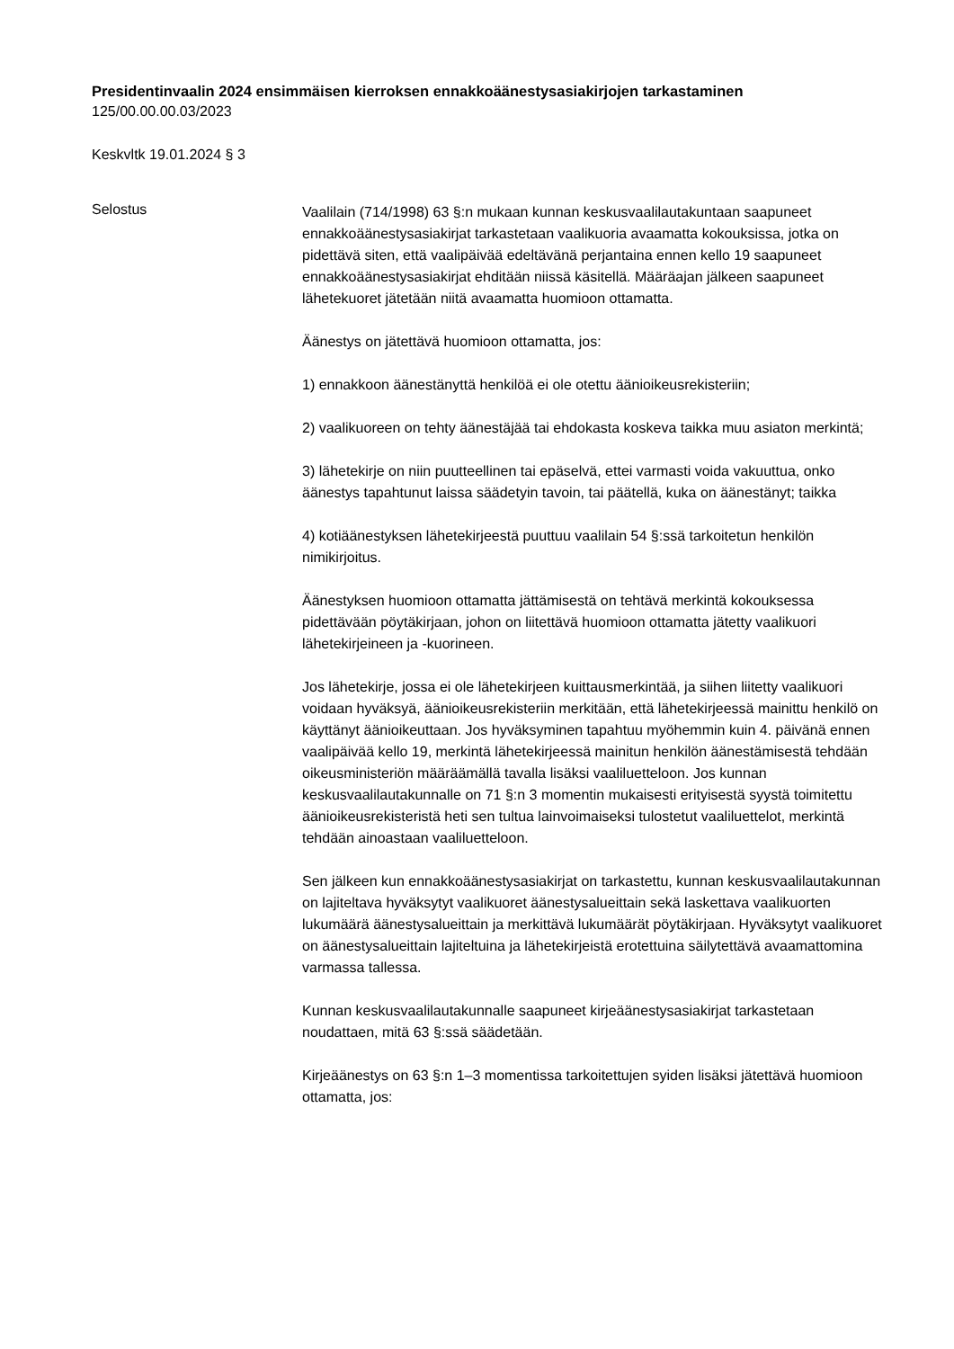Presidentinvaalin 2024 ensimmäisen kierroksen ennakkoäänestysasiakirjojen tarkastaminen
125/00.00.00.03/2023
Keskvltk 19.01.2024 § 3
Selostus
Vaalilain (714/1998) 63 §:n mukaan kunnan keskusvaalilautakuntaan saapuneet ennakkoäänestysasiakirjat tarkastetaan vaalikuoria avaamatta kokouksissa, jotka on pidettävä siten, että vaalipäivää edeltävänä perjantaina ennen kello 19 saapuneet ennakkoäänestysasiakirjat ehditään niissä käsitellä. Määräajan jälkeen saapuneet lähetekuoret jätetään niitä avaamatta huomioon ottamatta.
Äänestys on jätettävä huomioon ottamatta, jos:
1) ennakkoon äänestänyttä henkilöä ei ole otettu äänioikeusrekisteriin;
2) vaalikuoreen on tehty äänestäjää tai ehdokasta koskeva taikka muu asiaton merkintä;
3) lähetekirje on niin puutteellinen tai epäselvä, ettei varmasti voida vakuuttua, onko äänestys tapahtunut laissa säädetyin tavoin, tai päätellä, kuka on äänestänyt; taikka
4) kotiäänestyksen lähetekirjeestä puuttuu vaalilain 54 §:ssä tarkoitetun henkilön nimikirjoitus.
Äänestyksen huomioon ottamatta jättämisestä on tehtävä merkintä kokouksessa pidettävään pöytäkirjaan, johon on liitettävä huomioon ottamatta jätetty vaalikuori lähetekirjeineen ja -kuorineen.
Jos lähetekirje, jossa ei ole lähetekirjeen kuittausmerkintää, ja siihen liitetty vaalikuori voidaan hyväksyä, äänioikeusrekisteriin merkitään, että lähetekirjeessä mainittu henkilö on käyttänyt äänioikeuttaan. Jos hyväksyminen tapahtuu myöhemmin kuin 4. päivänä ennen vaalipäivää kello 19, merkintä lähetekirjeessä mainitun henkilön äänestämisestä tehdään oikeusministeriön määräämällä tavalla lisäksi vaaliluetteloon. Jos kunnan keskusvaalilautakunnalle on 71 §:n 3 momentin mukaisesti erityisestä syystä toimitettu äänioikeusrekisteristä heti sen tultua lainvoimaiseksi tulostetut vaaliluettelot, merkintä tehdään ainoastaan vaaliluetteloon.
Sen jälkeen kun ennakkoäänestysasiakirjat on tarkastettu, kunnan keskusvaalilautakunnan on lajiteltava hyväksytyt vaalikuoret äänestysalueittain sekä laskettava vaalikuorten lukumäärä äänestysalueittain ja merkittävä lukumäärät pöytäkirjaan. Hyväksytyt vaalikuoret on äänestysalueittain lajiteltuina ja lähetekirjeistä erotettuina säilytettävä avaamattomina varmassa tallessa.
Kunnan keskusvaalilautakunnalle saapuneet kirjeäänestysasiakirjat tarkastetaan noudattaen, mitä 63 §:ssä säädetään.
Kirjeäänestys on 63 §:n 1–3 momentissa tarkoitettujen syiden lisäksi jätettävä huomioon ottamatta, jos: